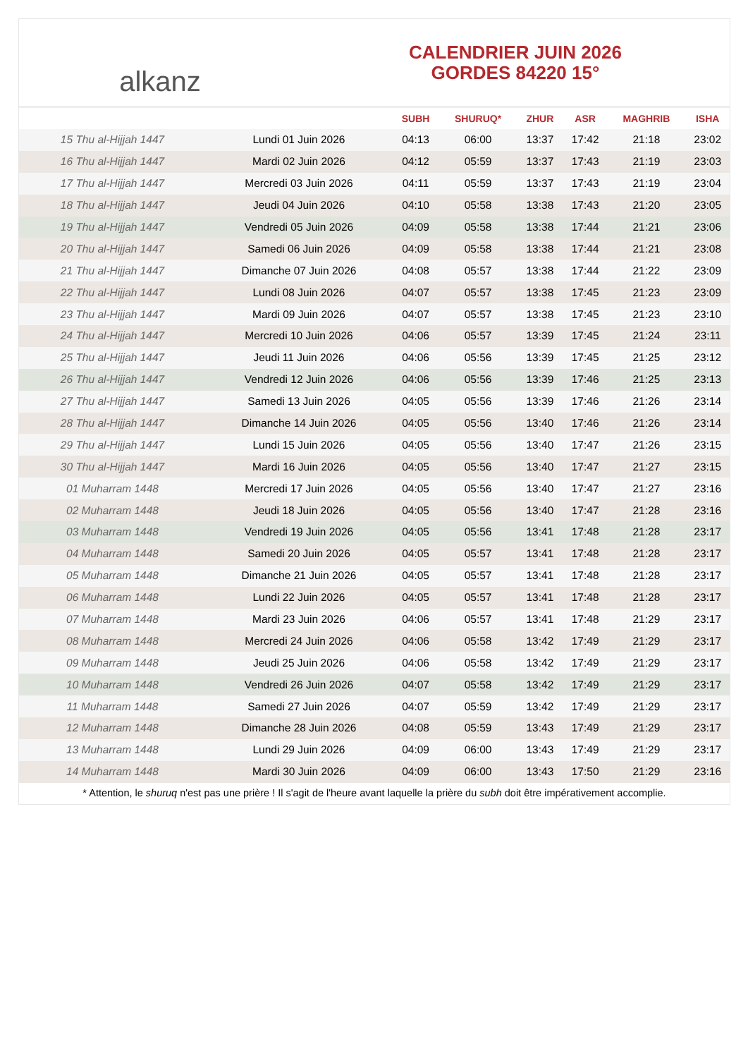alkanz
CALENDRIER JUIN 2026
GORDES 84220 15°
| | | SUBH | SHURUQ* | ZHUR | ASR | MAGHRIB | ISHA |
| --- | --- | --- | --- | --- | --- | --- | --- |
| 15 Thu al-Hijjah 1447 | Lundi 01 Juin 2026 | 04:13 | 06:00 | 13:37 | 17:42 | 21:18 | 23:02 |
| 16 Thu al-Hijjah 1447 | Mardi 02 Juin 2026 | 04:12 | 05:59 | 13:37 | 17:43 | 21:19 | 23:03 |
| 17 Thu al-Hijjah 1447 | Mercredi 03 Juin 2026 | 04:11 | 05:59 | 13:37 | 17:43 | 21:19 | 23:04 |
| 18 Thu al-Hijjah 1447 | Jeudi 04 Juin 2026 | 04:10 | 05:58 | 13:38 | 17:43 | 21:20 | 23:05 |
| 19 Thu al-Hijjah 1447 | Vendredi 05 Juin 2026 | 04:09 | 05:58 | 13:38 | 17:44 | 21:21 | 23:06 |
| 20 Thu al-Hijjah 1447 | Samedi 06 Juin 2026 | 04:09 | 05:58 | 13:38 | 17:44 | 21:21 | 23:08 |
| 21 Thu al-Hijjah 1447 | Dimanche 07 Juin 2026 | 04:08 | 05:57 | 13:38 | 17:44 | 21:22 | 23:09 |
| 22 Thu al-Hijjah 1447 | Lundi 08 Juin 2026 | 04:07 | 05:57 | 13:38 | 17:45 | 21:23 | 23:09 |
| 23 Thu al-Hijjah 1447 | Mardi 09 Juin 2026 | 04:07 | 05:57 | 13:38 | 17:45 | 21:23 | 23:10 |
| 24 Thu al-Hijjah 1447 | Mercredi 10 Juin 2026 | 04:06 | 05:57 | 13:39 | 17:45 | 21:24 | 23:11 |
| 25 Thu al-Hijjah 1447 | Jeudi 11 Juin 2026 | 04:06 | 05:56 | 13:39 | 17:45 | 21:25 | 23:12 |
| 26 Thu al-Hijjah 1447 | Vendredi 12 Juin 2026 | 04:06 | 05:56 | 13:39 | 17:46 | 21:25 | 23:13 |
| 27 Thu al-Hijjah 1447 | Samedi 13 Juin 2026 | 04:05 | 05:56 | 13:39 | 17:46 | 21:26 | 23:14 |
| 28 Thu al-Hijjah 1447 | Dimanche 14 Juin 2026 | 04:05 | 05:56 | 13:40 | 17:46 | 21:26 | 23:14 |
| 29 Thu al-Hijjah 1447 | Lundi 15 Juin 2026 | 04:05 | 05:56 | 13:40 | 17:47 | 21:26 | 23:15 |
| 30 Thu al-Hijjah 1447 | Mardi 16 Juin 2026 | 04:05 | 05:56 | 13:40 | 17:47 | 21:27 | 23:15 |
| 01 Muharram 1448 | Mercredi 17 Juin 2026 | 04:05 | 05:56 | 13:40 | 17:47 | 21:27 | 23:16 |
| 02 Muharram 1448 | Jeudi 18 Juin 2026 | 04:05 | 05:56 | 13:40 | 17:47 | 21:28 | 23:16 |
| 03 Muharram 1448 | Vendredi 19 Juin 2026 | 04:05 | 05:56 | 13:41 | 17:48 | 21:28 | 23:17 |
| 04 Muharram 1448 | Samedi 20 Juin 2026 | 04:05 | 05:57 | 13:41 | 17:48 | 21:28 | 23:17 |
| 05 Muharram 1448 | Dimanche 21 Juin 2026 | 04:05 | 05:57 | 13:41 | 17:48 | 21:28 | 23:17 |
| 06 Muharram 1448 | Lundi 22 Juin 2026 | 04:05 | 05:57 | 13:41 | 17:48 | 21:28 | 23:17 |
| 07 Muharram 1448 | Mardi 23 Juin 2026 | 04:06 | 05:57 | 13:41 | 17:48 | 21:29 | 23:17 |
| 08 Muharram 1448 | Mercredi 24 Juin 2026 | 04:06 | 05:58 | 13:42 | 17:49 | 21:29 | 23:17 |
| 09 Muharram 1448 | Jeudi 25 Juin 2026 | 04:06 | 05:58 | 13:42 | 17:49 | 21:29 | 23:17 |
| 10 Muharram 1448 | Vendredi 26 Juin 2026 | 04:07 | 05:58 | 13:42 | 17:49 | 21:29 | 23:17 |
| 11 Muharram 1448 | Samedi 27 Juin 2026 | 04:07 | 05:59 | 13:42 | 17:49 | 21:29 | 23:17 |
| 12 Muharram 1448 | Dimanche 28 Juin 2026 | 04:08 | 05:59 | 13:43 | 17:49 | 21:29 | 23:17 |
| 13 Muharram 1448 | Lundi 29 Juin 2026 | 04:09 | 06:00 | 13:43 | 17:49 | 21:29 | 23:17 |
| 14 Muharram 1448 | Mardi 30 Juin 2026 | 04:09 | 06:00 | 13:43 | 17:50 | 21:29 | 23:16 |
* Attention, le shuruq n'est pas une prière ! Il s'agit de l'heure avant laquelle la prière du subh doit être impérativement accomplie.